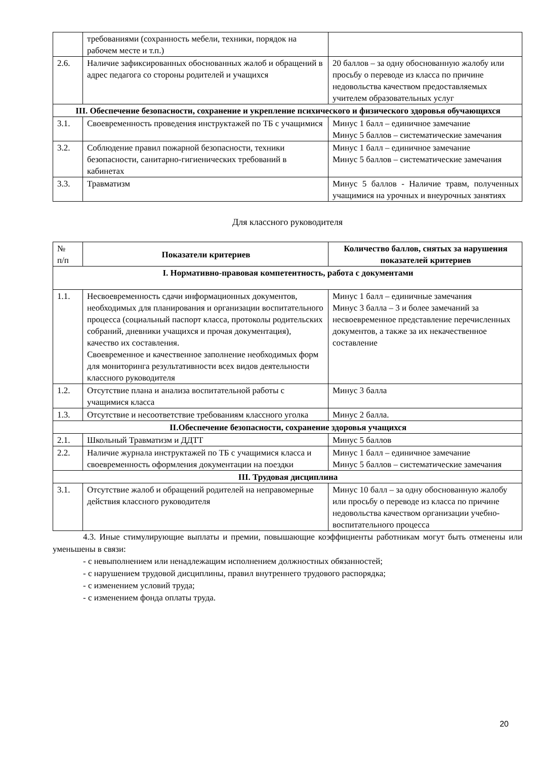| | требованиями (сохранность мебели, техники, порядок на рабочем месте и т.п.) | |
| 2.6. | Наличие зафиксированных обоснованных жалоб и обращений в адрес педагога со стороны родителей и учащихся | 20 баллов – за одну обоснованную жалобу или просьбу о переводе из класса по причине недовольства качеством предоставляемых учителем образовательных услуг |
| III. Обеспечение безопасности, сохранение и укрепление психического и физического здоровья обучающихся | | |
| 3.1. | Своевременность проведения инструктажей по ТБ с учащимися | Минус 1 балл – единичное замечание Минус 5 баллов – систематические замечания |
| 3.2. | Соблюдение правил пожарной безопасности, техники безопасности, санитарно-гигиенических требований в кабинетах | Минус 1 балл – единичное замечание Минус 5 баллов – систематические замечания |
| 3.3. | Травматизм | Минус 5 баллов - Наличие травм, полученных учащимися на урочных и внеурочных занятиях |
Для классного руководителя
| № п/п | Показатели критериев | Количество баллов, снятых за нарушения показателей критериев |
| I. Нормативно-правовая компетентность, работа с документами | | |
| 1.1. | Несвоевременность сдачи информационных документов, необходимых для планирования и организации воспитательного процесса (социальный паспорт класса, протоколы родительских собраний, дневники учащихся и прочая документация), качество их составления. Своевременное и качественное заполнение необходимых форм для мониторинга результативности всех видов деятельности классного руководителя | Минус 1 балл – единичные замечания Минус 3 балла – 3 и более замечаний за несвоевременное представление перечисленных документов, а также за их некачественное составление |
| 1.2. | Отсутствие плана и анализа воспитательной работы с учащимися класса | Минус 3 балла |
| 1.3. | Отсутствие и несоответствие требованиям классного уголка | Минус 2 балла. |
| II.Обеспечение безопасности, сохранение здоровья учащихся | | |
| 2.1. | Школьный Травматизм и ДДТТ | Минус 5 баллов |
| 2.2. | Наличие журнала инструктажей по ТБ с учащимися класса и своевременность оформления документации на поездки | Минус 1 балл – единичное замечание Минус 5 баллов – систематические замечания |
| III. Трудовая дисциплина | | |
| 3.1. | Отсутствие жалоб и обращений родителей на неправомерные действия классного руководителя | Минус 10 балл – за одну обоснованную жалобу или просьбу о переводе из класса по причине недовольства качеством организации учебно-воспитательного процесса |
4.3. Иные стимулирующие выплаты и премии, повышающие коэффициенты работникам могут быть отменены или уменьшены в связи:
- с невыполнением или ненадлежащим исполнением должностных обязанностей;
- с нарушением трудовой дисциплины, правил внутреннего трудового распорядка;
- с изменением условий труда;
- с изменением фонда оплаты труда.
20